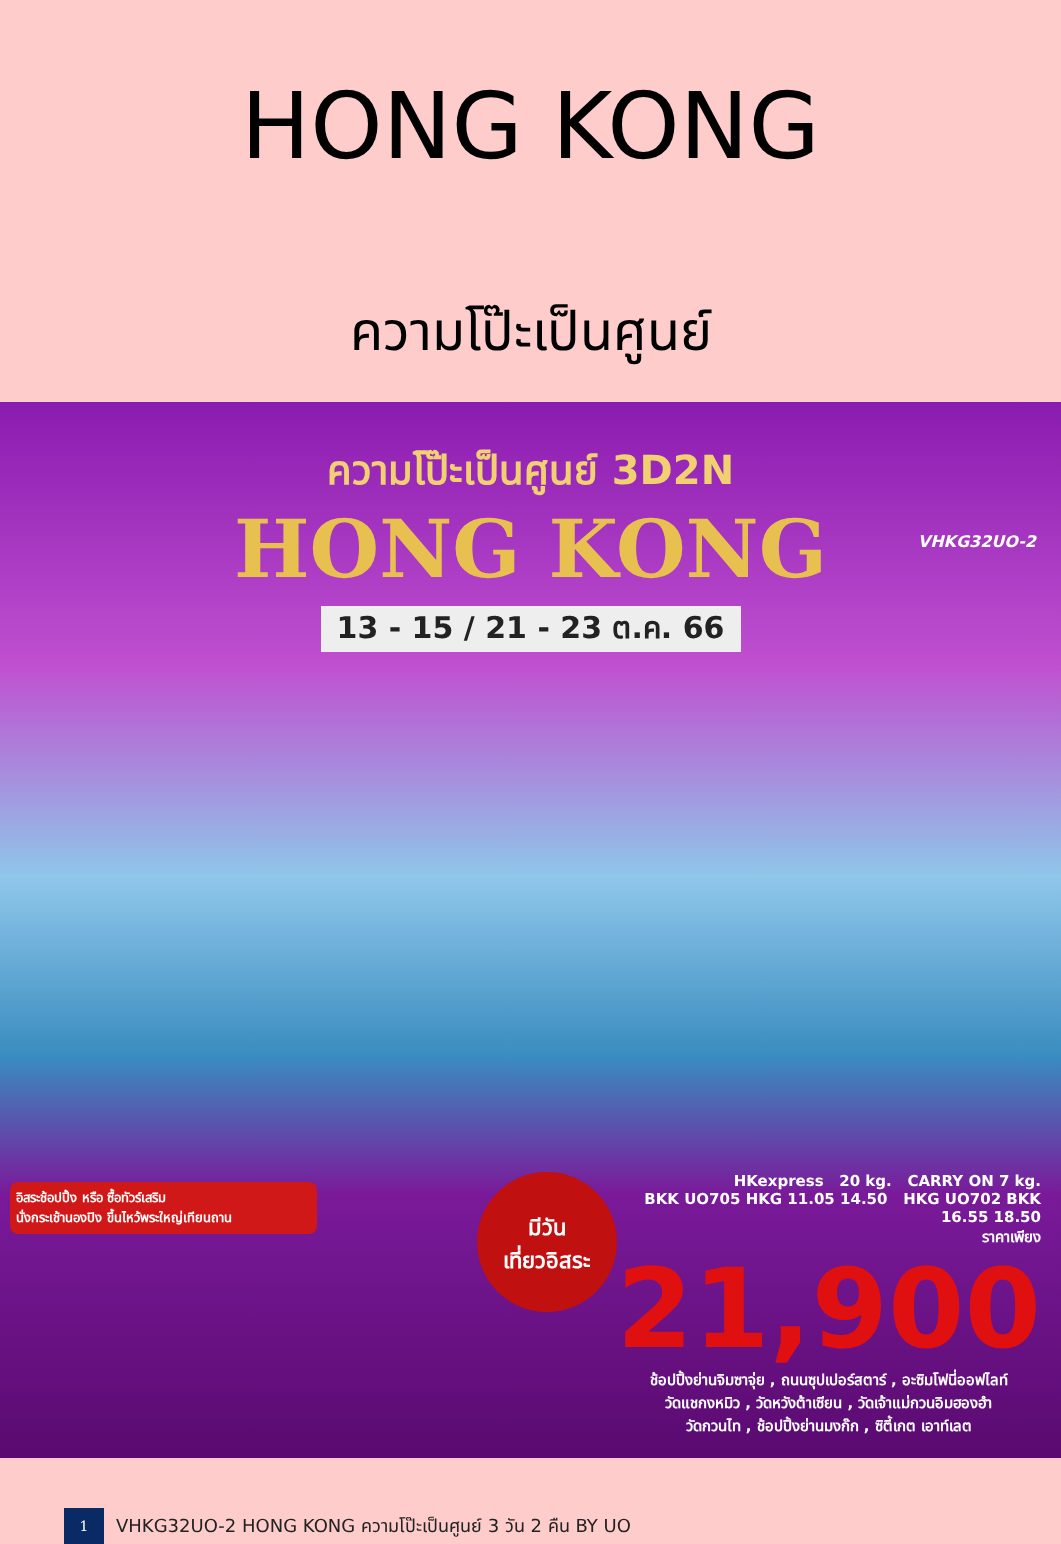HONG KONG
ความโป๊ะเป็นศูนย์
ความโป๊ะเป็นศูนย์ 3D2N
HONG KONG
13 - 15 / 21 - 23 ต.ค. 66
VHKG32UO-2
อิสระช้อปปิ้ง หรือ ซื้อทัวร์เสริม
นั่งกระเช้านองปิง ขึ้นไหว้พระใหญ่เทียนถาน
มีวัน
เที่ยวอิสระ
HKexpress 20 kg. CARRY ON 7 kg.
BKK UO705 HKG 11.05 14.50 HKG UO702 BKK 16.55 18.50
ราคาเพียง
21,900
ช้อปปิ้งย่านจิมซาจุ่ย , ถนนซุปเปอร์สตาร์ , อะซิมโฟนี่ออฟไลท์
วัดแชกงหมิว , วัดหวังต้าเซียน , วัดเจ้าแม่กวนอิมฮองฮำ
วัดกวนไท , ช้อปปิ้งย่านมงก๊ก , ซิตี้เกต เอาท์เลต
1
VHKG32UO-2 HONG KONG ความโป๊ะเป็นศูนย์ 3 วัน 2 คืน BY UO